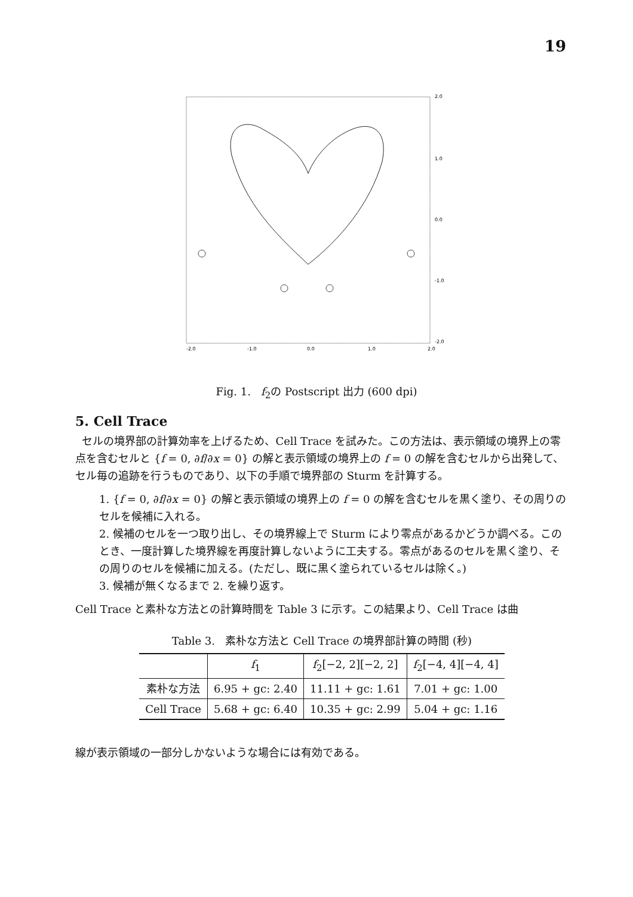19
2.0
1.0
0.0
-1.0
-2.0
-2.0
-1.0
0.0
1.0
2.0
Fig. 1. f<sub>2</sub>の Postscript 出力 (600 dpi)
5. Cell Trace
セルの境界部の計算効率を上げるため、Cell Trace を試みた。この方法は、表示領域の境界上の零点を含むセルと {f = 0, ∂f/∂x = 0} の解と表示領域の境界上の f = 0 の解を含むセルから出発して、セル毎の追跡を行うものであり、以下の手順で境界部の Sturm を計算する。
1. {f = 0, ∂f/∂x = 0} の解と表示領域の境界上の f = 0 の解を含むセルを黒く塗り、その周りのセルを候補に入れる。
2. 候補のセルを一つ取り出し、その境界線上で Sturm により零点があるかどうか調べる。このとき、一度計算した境界線を再度計算しないように工夫する。零点があるのセルを黒く塗り、その周りのセルを候補に加える。(ただし、既に黒く塗られているセルは除く。)
3. 候補が無くなるまで 2. を繰り返す。
Cell Trace と素朴な方法との計算時間を Table 3 に示す。この結果より、Cell Trace は曲
Table 3. 素朴な方法と Cell Trace の境界部計算の時間 (秒)
| | f<sub>1</sub> | f<sub>2</sub>[−2, 2][−2, 2] | f<sub>2</sub>[−4, 4][−4, 4] |
| --- | --- | --- | --- |
| 素朴な方法 | 6.95 + gc: 2.40 | 11.11 + gc: 1.61 | 7.01 + gc: 1.00 |
| Cell Trace | 5.68 + gc: 6.40 | 10.35 + gc: 2.99 | 5.04 + gc: 1.16 |
線が表示領域の一部分しかないような場合には有効である。